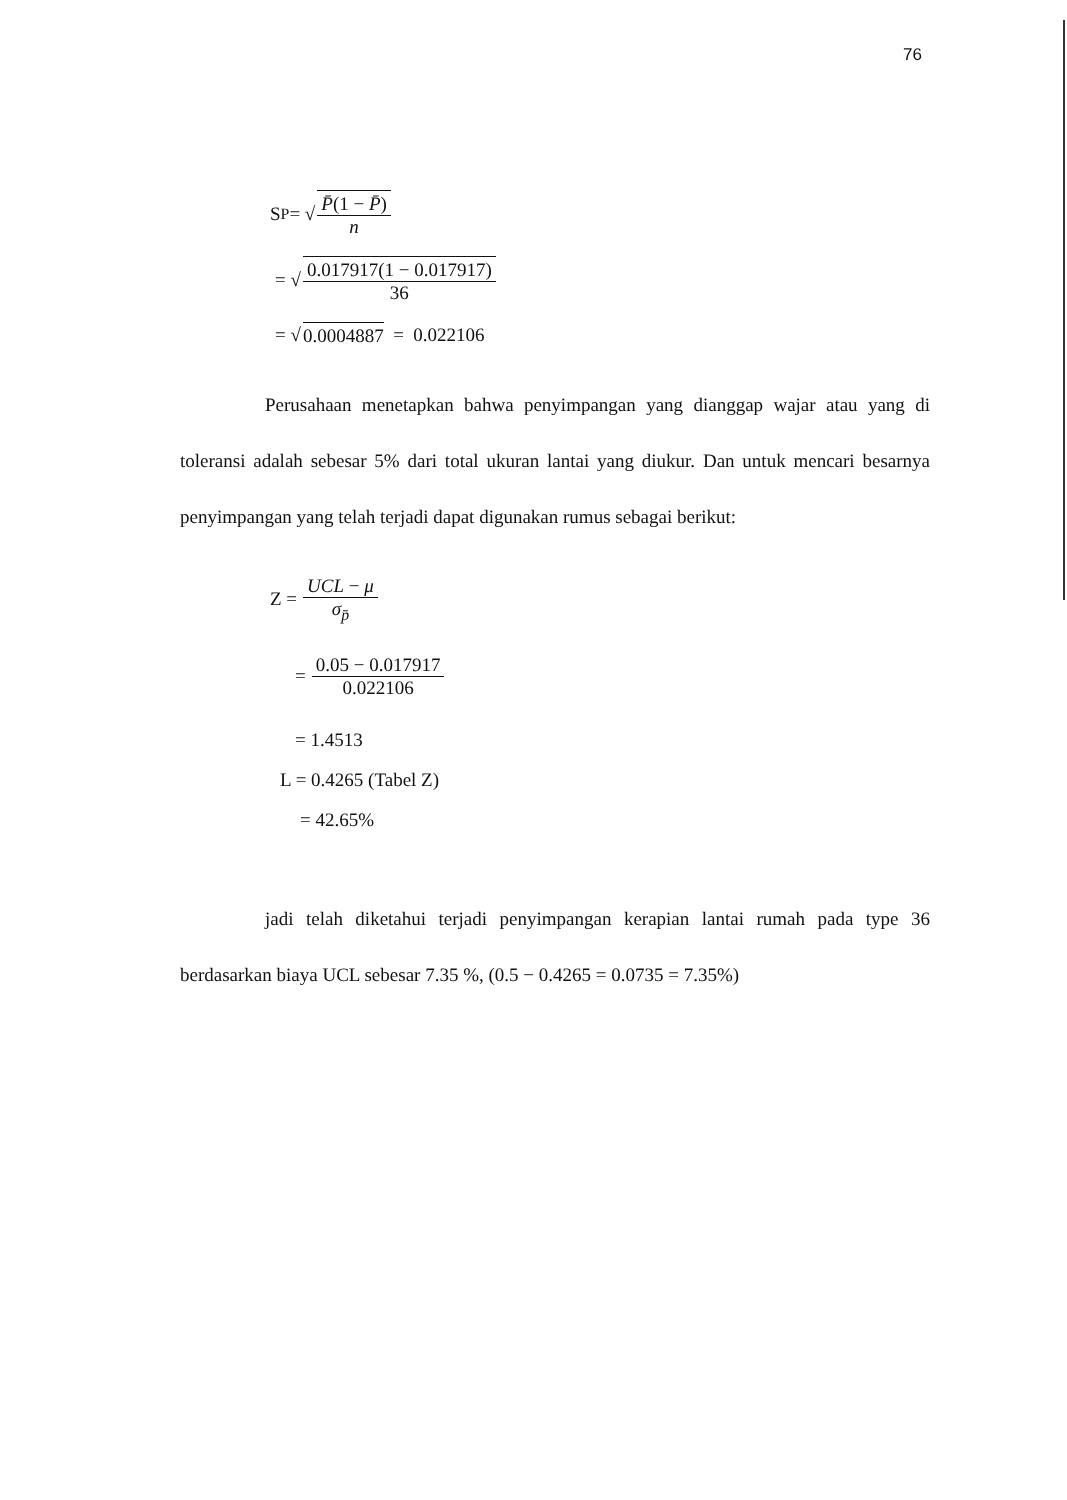76
S<sub>P</sub> = √ P̄(1 − P̄) n
= √ 0.017917(1 − 0.017917) 36
= √ 0.0004887 = 0.022106
Perusahaan menetapkan bahwa penyimpangan yang dianggap wajar atau yang di toleransi adalah sebesar 5% dari total ukuran lantai yang diukur. Dan untuk mencari besarnya penyimpangan yang telah terjadi dapat digunakan rumus sebagai berikut:
Z = UCL − μ σ<sub>p̄</sub>
= 0.05 − 0.017917 0.022106
= 1.4513
L = 0.4265 (Tabel Z)
= 42.65%
jadi telah diketahui terjadi penyimpangan kerapian lantai rumah pada type 36 berdasarkan biaya UCL sebesar 7.35 %, (0.5 − 0.4265 = 0.0735 = 7.35%)